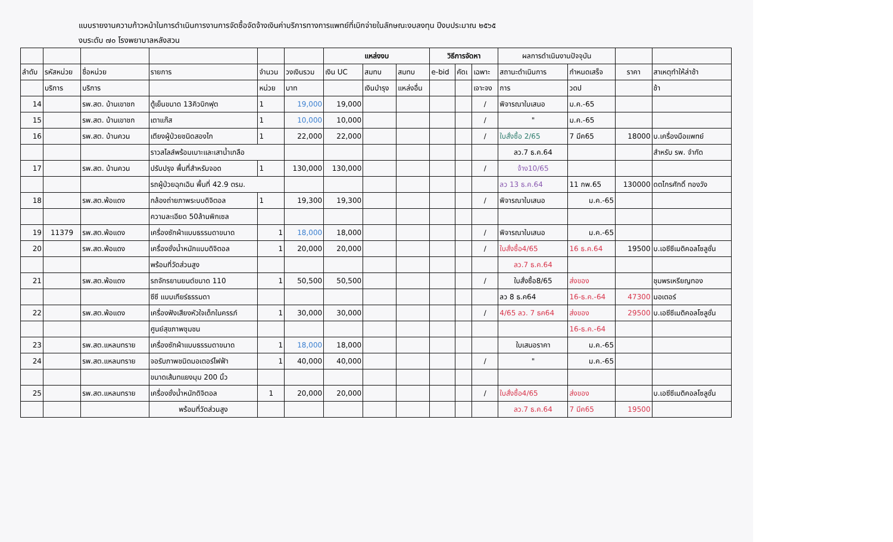แบบรายงานความก้าวหน้าในการดำเนินการงานการจัดซื้อจัดจ้างเงินค่าบริการทางการแพทย์ที่เบิกจ่ายในลักษณะงบลงทุน ปีงบประมาณ ๒๕๖๕
งบระดับ ๗๐ โรงพยาบาลหลังสวน
| | | | | | | แหล่งงบ | | | วิธีการจัดหา | | | ผลการดำเนินงานปัจจุบัน | | | |
| ลำดับ | รหัสหน่วย | ชื่อหน่วย | รายการ | จำนวน | วงเงินรวม | เงิน UC | สมทบ | สมทบ | e-bid | คัดเ | เฉพาะ | สถานะดำเนินการ | กำหนดเสร็จ | ราคา | สาเหตุทำให้ล่าช้า |
| | บริการ | บริการ | | หน่วย | บาท | | เงินบำรุง | แหล่งอื่น | | | เจาะจง | การ | วดป | | ช้า |
| 14 | | รพ.สต. บ้านเขาชก | ตู้เย็นขนาด 13คิวบิกฟุต | 1 | 19,000 | 19,000 | | | | | / | พิจารณาใบเสนอ | ม.ค.-65 | | |
| 15 | | รพ.สต. บ้านเขาชก | เตาแก๊ส | 1 | 10,000 | 10,000 | | | | | / | " | ม.ค.-65 | | |
| 16 | | รพ.สต. บ้านควน | เตียงผู้ป่วยชนิดสองไก | 1 | 22,000 | 22,000 | | | | | / | ใบสั่งซื้อ 2/65 | 7 มีค65 | 18000 | บ.เครื่องมือแพทย์ |
| | | | ราวสไลส์พร้อมเบาะและเสาน้ำเกลือ | | | | | | | | | ลว.7 ธ.ค.64 | | | สำหรับ รพ. จำกัด |
| 17 | | รพ.สต. บ้านควน | ปรับปรุง พื้นที่สำหรับจอด | 1 | 130,000 | 130,000 | | | | | / | จ้าง10/65 | | | |
| | | | รถผู้ป่วยฉุกเฉิน พื้นที่ 42.9 ตรม. | | | | | | | | | ลว 13 ธ.ค.64 | 11 กพ.65 | 130000 | ดตไกรศักดิ์ ทองวัง |
| 18 | | รพ.สต.พ้อแดง | กล้องถ่ายภาพระบบดิจิตอล | 1 | 19,300 | 19,300 | | | | | / | พิจารณาใบเสนอ | ม.ค.-65 | | |
| | | | ความละเอียด 50ล้านพิกเซล | | | | | | | | | | | | |
| 19 | 11379 | รพ.สต.พ้อแดง | เครื่องซักผ้าแบบธรรมดาขนาด | 1 | 18,000 | 18,000 | | | | | / | พิจารณาใบเสนอ | ม.ค.-65 | | |
| 20 | | รพ.สต.พ้อแดง | เครื่องชั่งน้ำหนักแบบดิจิตอล | 1 | 20,000 | 20,000 | | | | | / | ใบสั่งซื้อ4/65 | 16 ธ.ค.64 | 19500 | บ.เอซีซีเมดิคอลโซลูชั่น |
| | | | พร้อมที่วัดส่วนสูง | | | | | | | | | ลว.7 ธ.ค.64 | | | |
| 21 | | รพ.สต.พ้อแดง | รถจักรยานยนต์ขนาด 110 | 1 | 50,500 | 50,500 | | | | | / | ใบสั่งซื้อ8/65 | ส่งของ | | ชุมพรเหรียญทอง |
| | | | ซีซี แบบเกียร์ธรรมดา | | | | | | | | | ลว 8 ธ.ค64 | 16-ธ.ค.-64 | 47300 | มอเตอร์ |
| 22 | | รพ.สต.พ้อแดง | เครื่องฟังเสียงหัวใจเด็กในครรภ์ | 1 | 30,000 | 30,000 | | | | | / | 4/65 ลว. 7 ธค64 | ส่งของ | 29500 | บ.เอซีซีเมดิคอลโซลูชั่น |
| | | | ศูนย์สุขภาพชุมชน | | | | | | | | | | 16-ธ.ค.-64 | | |
| 23 | | รพ.สต.แหลมทราย | เครื่องซักผ้าแบบธรรมดาขนาด | 1 | 18,000 | 18,000 | | | | | | ใบเสนอราคา | ม.ค.-65 | | |
| 24 | | รพ.สต.แหลมทราย | จอรับภาพชนิดมอเตอร์ไฟฟ้า | 1 | 40,000 | 40,000 | | | | | / | " | ม.ค.-65 | | |
| | | | ขนาดเส้นทแยงมุม 200 นิ้ว | | | | | | | | | | | | |
| 25 | | รพ.สต.แหลมทราย | เครื่องชั่งน้ำหนักดิจิตอล | 1 | 20,000 | 20,000 | | | | | / | ใบสั่งซื้อ4/65 | ส่งของ | | บ.เอซีซีเมดิคอลโซลูชั่น |
| | | | พร้อมที่วัดส่วนสูง | | | | | | | | | ลว.7 ธ.ค.64 | 7 มีค65 | 19500 | |